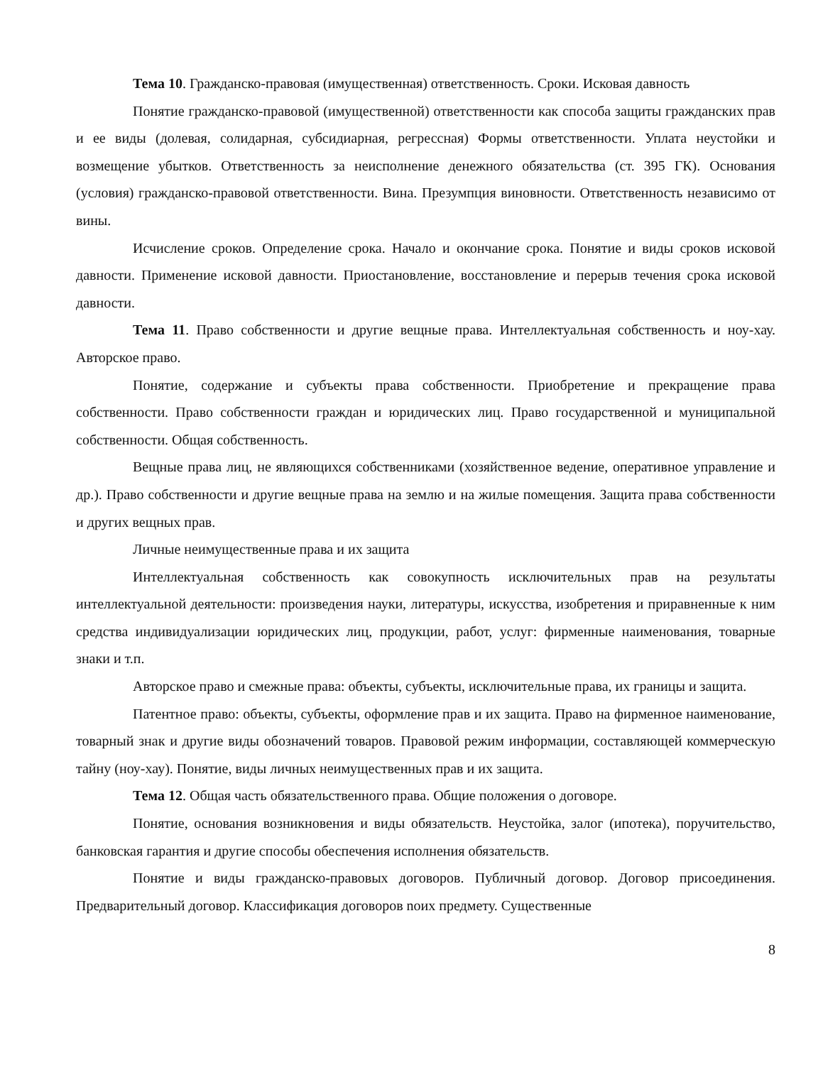Тема 10. Гражданско-правовая (имущественная) ответственность. Сроки. Исковая давность
Понятие гражданско-правовой (имущественной) ответственности как способа защиты гражданских прав и ее виды (долевая, солидарная, субсидиарная, регрессная) Формы ответственности. Уплата неустойки и возмещение убытков. Ответственность за неисполнение денежного обязательства (ст. 395 ГК). Основания (условия) гражданско-правовой ответственности. Вина. Презумпция виновности. Ответственность независимо от вины.
Исчисление сроков. Определение срока. Начало и окончание срока. Понятие и виды сроков исковой давности. Применение исковой давности. Приостановление, восстановление и перерыв течения срока исковой давности.
Тема 11. Право собственности и другие вещные права. Интеллектуальная собственность и ноу-хау. Авторское право.
Понятие, содержание и субъекты права собственности. Приобретение и прекращение права собственности. Право собственности граждан и юридических лиц. Право государственной и муниципальной собственности. Общая собственность.
Вещные права лиц, не являющихся собственниками (хозяйственное ведение, оперативное управление и др.). Право собственности и другие вещные права на землю и на жилые помещения. Защита права собственности и других вещных прав.
Личные неимущественные права и их защита
Интеллектуальная собственность как совокупность исключительных прав на результаты интеллектуальной деятельности: произведения науки, литературы, искусства, изобретения и приравненные к ним средства индивидуализации юридических лиц, продукции, работ, услуг: фирменные наименования, товарные знаки и т.п.
Авторское право и смежные права: объекты, субъекты, исключительные права, их границы и защита.
Патентное право: объекты, субъекты, оформление прав и их защита. Право на фирменное наименование, товарный знак и другие виды обозначений товаров. Правовой режим информации, составляющей коммерческую тайну (ноу-хау). Понятие, виды личных неимущественных прав и их защита.
Тема 12. Общая часть обязательственного права. Общие положения о договоре.
Понятие, основания возникновения и виды обязательств. Неустойка, залог (ипотека), поручительство, банковская гарантия и другие способы обеспечения исполнения обязательств.
Понятие и виды гражданско-правовых договоров. Публичный договор. Договор присоединения. Предварительный договор. Классификация договоров nоих предмету. Существенные
8